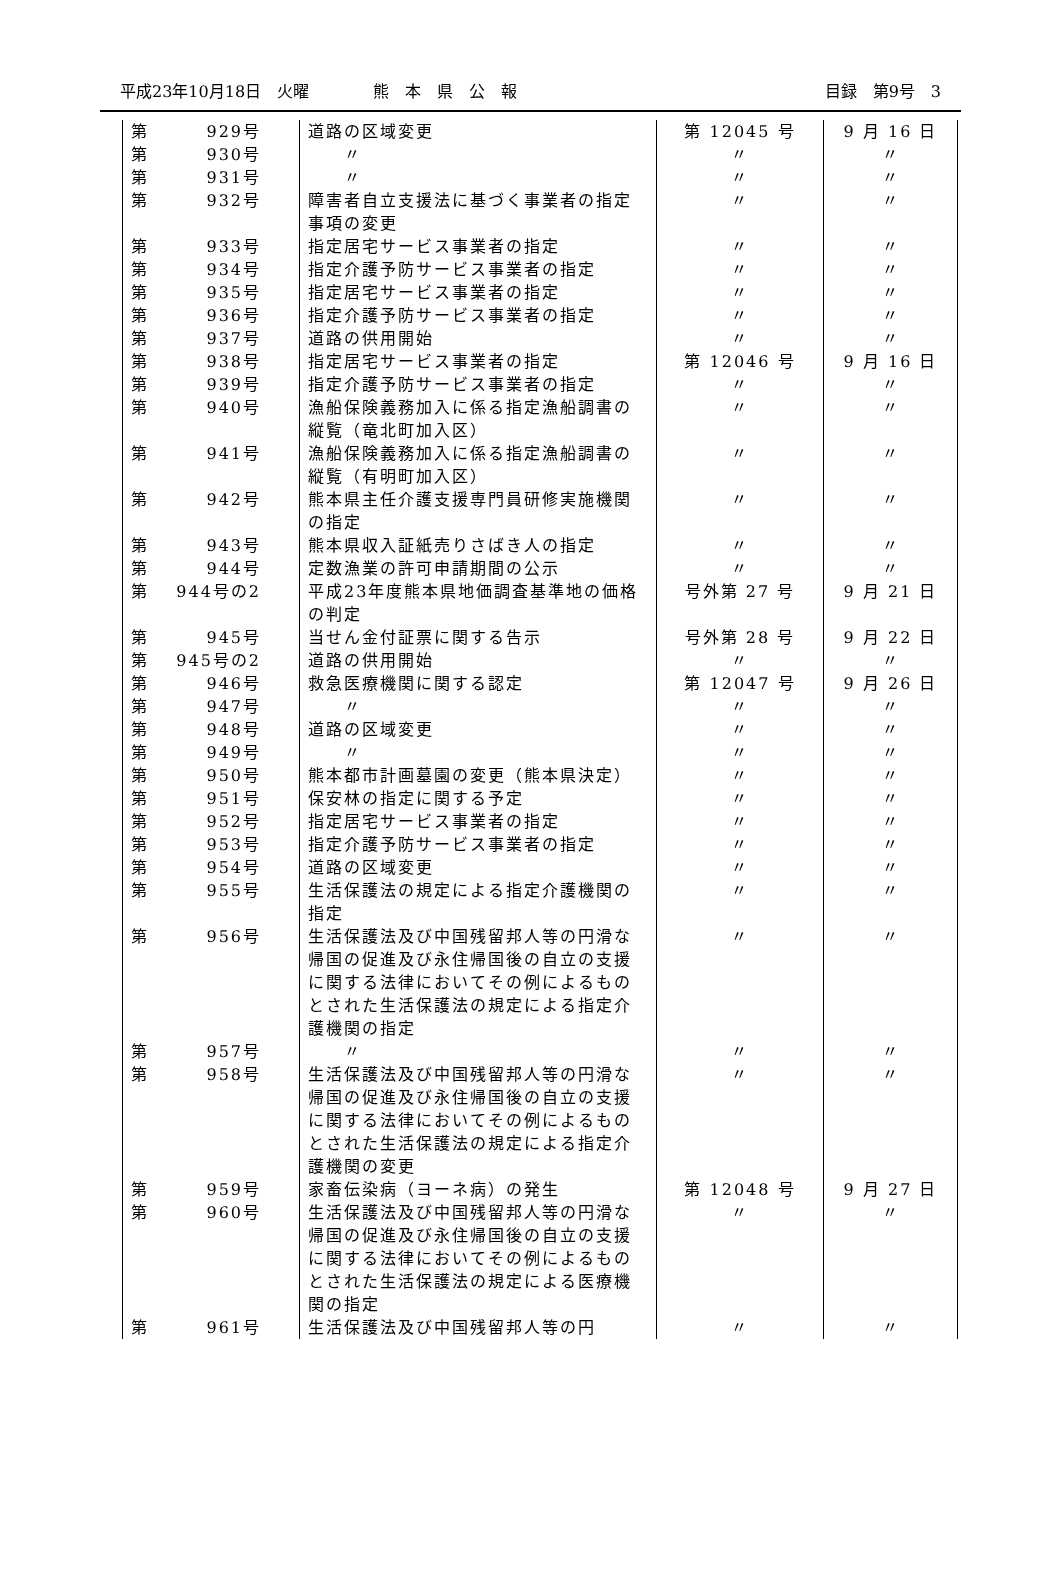平成23年10月18日　火曜　　　　熊　本　県　公　報 目録　第9号　3
| 第 929号 | 道路の区域変更 | 第 12045 号 | 9 月 16 日 |
| 第 930号 | 〃 | 〃 | 〃 |
| 第 931号 | 〃 | 〃 | 〃 |
| 第 932号 | 障害者自立支援法に基づく事業者の指定事項の変更 | 〃 | 〃 |
| 第 933号 | 指定居宅サービス事業者の指定 | 〃 | 〃 |
| 第 934号 | 指定介護予防サービス事業者の指定 | 〃 | 〃 |
| 第 935号 | 指定居宅サービス事業者の指定 | 〃 | 〃 |
| 第 936号 | 指定介護予防サービス事業者の指定 | 〃 | 〃 |
| 第 937号 | 道路の供用開始 | 〃 | 〃 |
| 第 938号 | 指定居宅サービス事業者の指定 | 第 12046 号 | 9 月 16 日 |
| 第 939号 | 指定介護予防サービス事業者の指定 | 〃 | 〃 |
| 第 940号 | 漁船保険義務加入に係る指定漁船調書の縦覧（竜北町加入区） | 〃 | 〃 |
| 第 941号 | 漁船保険義務加入に係る指定漁船調書の縦覧（有明町加入区） | 〃 | 〃 |
| 第 942号 | 熊本県主任介護支援専門員研修実施機関の指定 | 〃 | 〃 |
| 第 943号 | 熊本県収入証紙売りさばき人の指定 | 〃 | 〃 |
| 第 944号 | 定数漁業の許可申請期間の公示 | 〃 | 〃 |
| 第 944号の2 | 平成23年度熊本県地価調査基準地の価格の判定 | 号外第 27 号 | 9 月 21 日 |
| 第 945号 | 当せん金付証票に関する告示 | 号外第 28 号 | 9 月 22 日 |
| 第 945号の2 | 道路の供用開始 | 〃 | 〃 |
| 第 946号 | 救急医療機関に関する認定 | 第 12047 号 | 9 月 26 日 |
| 第 947号 | 〃 | 〃 | 〃 |
| 第 948号 | 道路の区域変更 | 〃 | 〃 |
| 第 949号 | 〃 | 〃 | 〃 |
| 第 950号 | 熊本都市計画墓園の変更（熊本県決定） | 〃 | 〃 |
| 第 951号 | 保安林の指定に関する予定 | 〃 | 〃 |
| 第 952号 | 指定居宅サービス事業者の指定 | 〃 | 〃 |
| 第 953号 | 指定介護予防サービス事業者の指定 | 〃 | 〃 |
| 第 954号 | 道路の区域変更 | 〃 | 〃 |
| 第 955号 | 生活保護法の規定による指定介護機関の指定 | 〃 | 〃 |
| 第 956号 | 生活保護法及び中国残留邦人等の円滑な帰国の促進及び永住帰国後の自立の支援に関する法律においてその例によるものとされた生活保護法の規定による指定介護機関の指定 | 〃 | 〃 |
| 第 957号 | 〃 | 〃 | 〃 |
| 第 958号 | 生活保護法及び中国残留邦人等の円滑な帰国の促進及び永住帰国後の自立の支援に関する法律においてその例によるものとされた生活保護法の規定による指定介護機関の変更 | 〃 | 〃 |
| 第 959号 | 家畜伝染病（ヨーネ病）の発生 | 第 12048 号 | 9 月 27 日 |
| 第 960号 | 生活保護法及び中国残留邦人等の円滑な帰国の促進及び永住帰国後の自立の支援に関する法律においてその例によるものとされた生活保護法の規定による医療機関の指定 | 〃 | 〃 |
| 第 961号 | 生活保護法及び中国残留邦人等の円 | 〃 | 〃 |